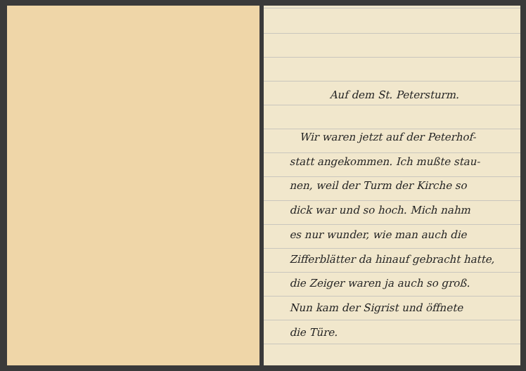Auf dem St. Petersturm.
Wir waren jetzt auf der Peterhof-
statt angekommen. Ich mußte stau-
nen, weil der Turm der Kirche so
dick war und so hoch. Mich nahm
es nur wunder, wie man auch die
Zifferblätter da hinauf gebracht hatte,
die Zeiger waren ja auch so groß.
Nun kam der Sigrist und öffnete
die Türe.